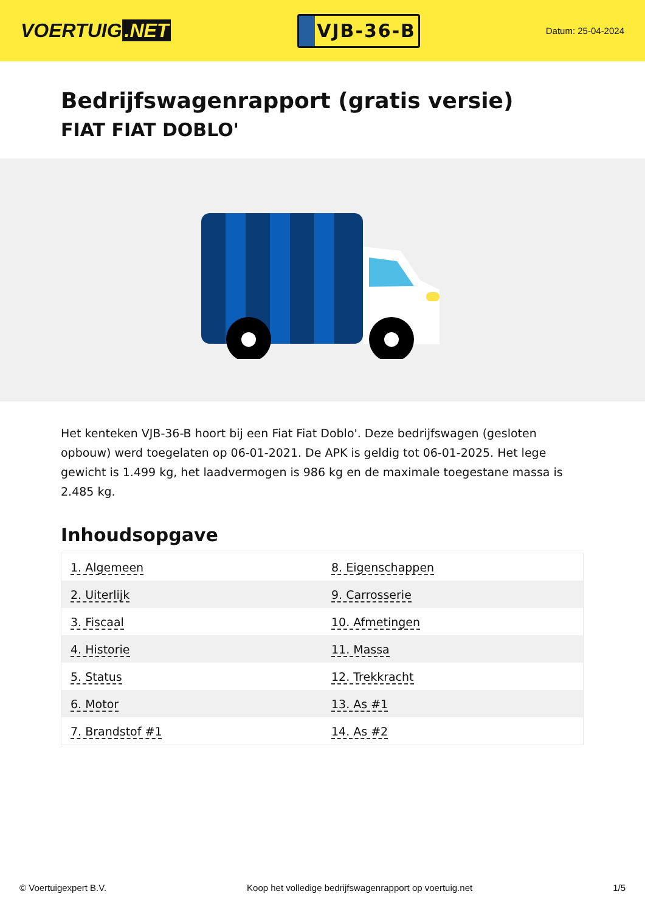VOERTUIG.NET
VJB-36-B
Datum: 25-04-2024
Bedrijfswagenrapport (gratis versie)
FIAT FIAT DOBLO'
Het kenteken VJB-36-B hoort bij een Fiat Fiat Doblo'. Deze bedrijfswagen (gesloten opbouw) werd toegelaten op 06-01-2021. De APK is geldig tot 06-01-2025. Het lege gewicht is 1.499 kg, het laadvermogen is 986 kg en de maximale toegestane massa is 2.485 kg.
Inhoudsopgave
| 1. Algemeen | 8. Eigenschappen |
| 2. Uiterlijk | 9. Carrosserie |
| 3. Fiscaal | 10. Afmetingen |
| 4. Historie | 11. Massa |
| 5. Status | 12. Trekkracht |
| 6. Motor | 13. As #1 |
| 7. Brandstof #1 | 14. As #2 |
© Voertuigexpert B.V. Koop het volledige bedrijfswagenrapport op voertuig.net 1/5